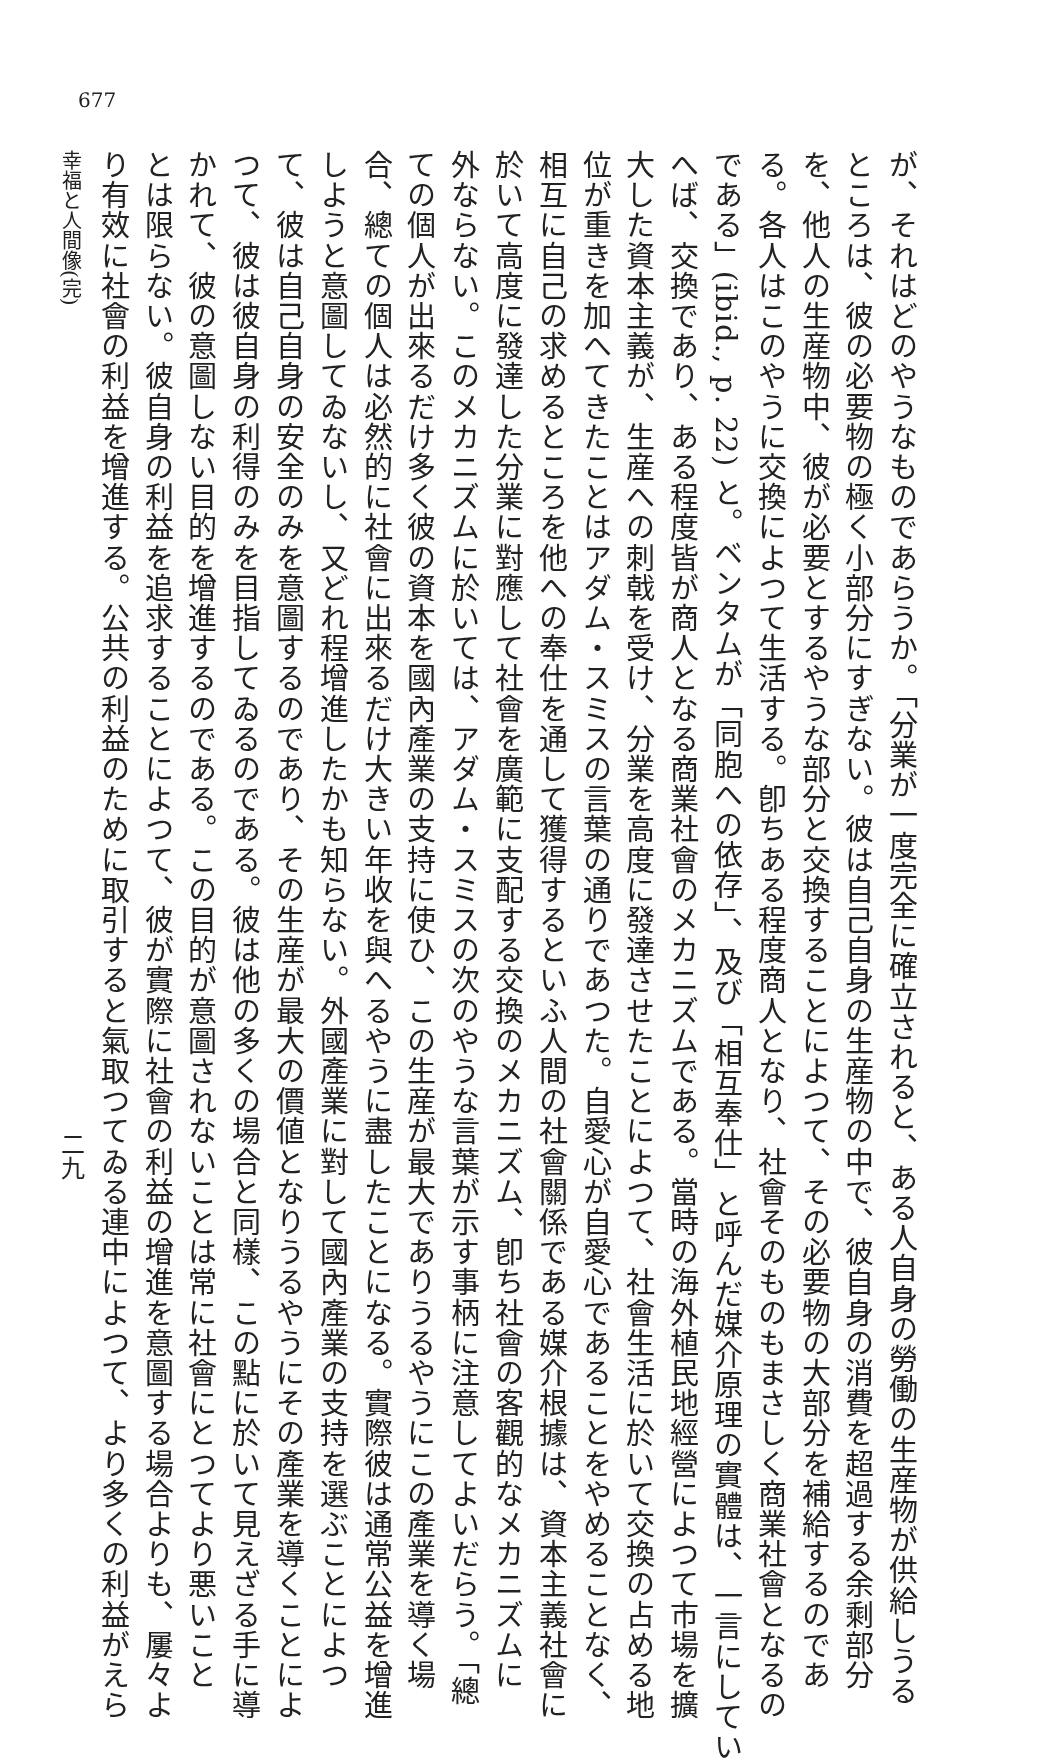677
が、それはどのやうなものであらうか。「分業が一度完全に確立されると、ある人自身の勞働の生産物が供給しうる
ところは、彼の必要物の極く小部分にすぎない。彼は自己自身の生産物の中で、彼自身の消費を超過する余剩部分
を、他人の生産物中、彼が必要とするやうな部分と交換することによつて、その必要物の大部分を補給するのであ
る。各人はこのやうに交換によつて生活する。卽ちある程度商人となり、社會そのものもまさしく商業社會となるの
である」(ibid., p. 22) と。ベンタムが「同胞への依存」、及び「相互奉仕」と呼んだ媒介原理の實體は、一言にしてい
へば、交換であり、ある程度皆が商人となる商業社會のメカニズムである。當時の海外植民地經營によつて市場を擴
大した資本主義が、生産への刺戟を受け、分業を高度に發達させたことによつて、社會生活に於いて交換の占める地
位が重きを加へてきたことはアダム・スミスの言葉の通りであつた。自愛心が自愛心であることをやめることなく、
相互に自己の求めるところを他への奉仕を通して獲得するといふ人間の社會關係である媒介根據は、資本主義社會に
於いて高度に發達した分業に對應して社會を廣範に支配する交換のメカニズム、卽ち社會の客觀的なメカニズムに
外ならない。このメカニズムに於いては、アダム・スミスの次のやうな言葉が示す事柄に注意してよいだらう。「總
ての個人が出來るだけ多く彼の資本を國內產業の支持に使ひ、この生産が最大でありうるやうにこの產業を導く場
合、總ての個人は必然的に社會に出來るだけ大きい年收を與へるやうに盡したことになる。實際彼は通常公益を增進
しようと意圖してゐないし、又どれ程增進したかも知らない。外國產業に對して國內產業の支持を選ぶことによつ
て、彼は自己自身の安全のみを意圖するのであり、その生産が最大の價値となりうるやうにその產業を導くことによ
つて、彼は彼自身の利得のみを目指してゐるのである。彼は他の多くの場合と同樣、この點に於いて見えざる手に導
かれて、彼の意圖しない目的を增進するのである。この目的が意圖されないことは常に社會にとつてより悪いこと
とは限らない。彼自身の利益を追求することによつて、彼が實際に社會の利益の增進を意圖する場合よりも、屢々よ
り有效に社會の利益を增進する。公共の利益のために取引すると氣取つてゐる連中によつて、より多くの利益がえら
幸福と人間像(完) 二九